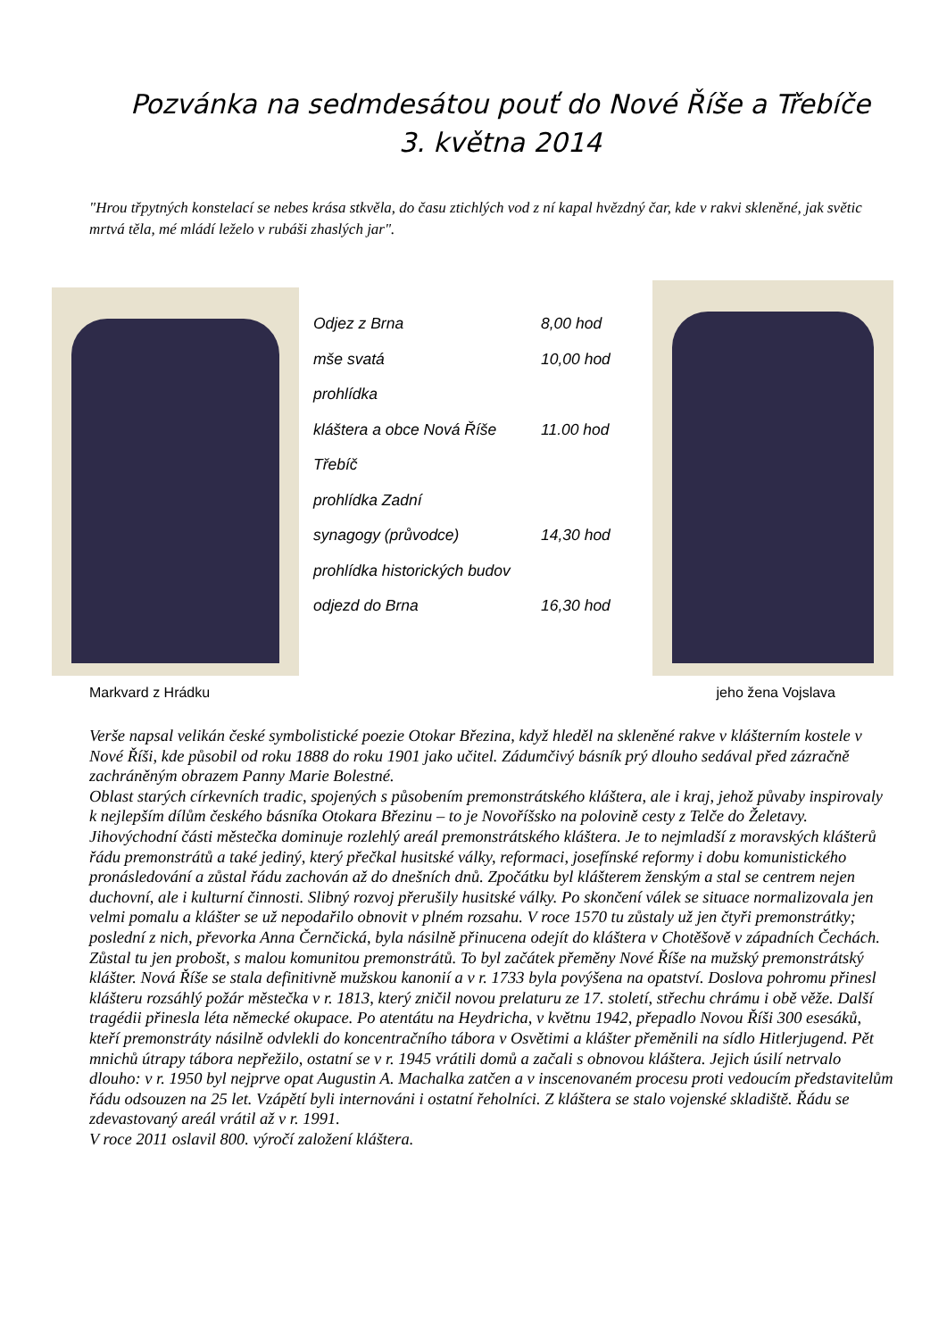Pozvánka na sedmdesátou pouť do Nové Říše a Třebíče
3. května 2014
"Hrou třpytných konstelací se nebes krása stkvěla, do času ztichlých vod z ní kapal hvězdný čar, kde v rakvi skleněné, jak světic mrtvá těla, mé mládí leželo v rubáši zhaslých jar".
Odjez z Brna 8,00 hod
mše svatá 10,00 hod
prohlídka
kláštera a obce Nová Říše 11.00 hod
Třebíč
prohlídka Zadní
synagogy (průvodce) 14,30 hod
prohlídka historických budov
odjezd do Brna 16,30 hod
Markvard z Hrádku jeho žena Vojslava
Verše napsal velikán české symbolistické poezie Otokar Březina, když hleděl na skleněné rakve v klášterním kostele v Nové Říši, kde působil od roku 1888 do roku 1901 jako učitel. Zádumčivý básník prý dlouho sedával před zázračně zachráněným obrazem Panny Marie Bolestné.
Oblast starých církevních tradic, spojených s působením premonstrátského kláštera, ale i kraj, jehož půvaby inspirovaly k nejlepším dílům českého básníka Otokara Březinu – to je Novoříšsko na polovině cesty z Telče do Želetavy. Jihovýchodní části městečka dominuje rozlehlý areál premonstrátského kláštera. Je to nejmladší z moravských klášterů řádu premonstrátů a také jediný, který přečkal husitské války, reformaci, josefínské reformy i dobu komunistického pronásledování a zůstal řádu zachován až do dnešních dnů. Zpočátku byl klášterem ženským a stal se centrem nejen duchovní, ale i kulturní činnosti. Slibný rozvoj přerušily husitské války. Po skončení válek se situace normalizovala jen velmi pomalu a klášter se už nepodařilo obnovit v plném rozsahu. V roce 1570 tu zůstaly už jen čtyři premonstrátky; poslední z nich, převorka Anna Černčická, byla násilně přinucena odejít do kláštera v Chotěšově v západních Čechách. Zůstal tu jen probošt, s malou komunitou premonstrátů. To byl začátek přeměny Nové Říše na mužský premonstrátský klášter. Nová Říše se stala definitivně mužskou kanonií a v r. 1733 byla povýšena na opatství. Doslova pohromu přinesl klášteru rozsáhlý požár městečka v r. 1813, který zničil novou prelaturu ze 17. století, střechu chrámu i obě věže. Další tragédii přinesla léta německé okupace. Po atentátu na Heydricha, v květnu 1942, přepadlo Novou Říši 300 esesáků, kteří premonstráty násilně odvlekli do koncentračního tábora v Osvětimi a klášter přeměnili na sídlo Hitlerjugend. Pět mnichů útrapy tábora nepřežilo, ostatní se v r. 1945 vrátili domů a začali s obnovou kláštera. Jejich úsilí netrvalo dlouho: v r. 1950 byl nejprve opat Augustin A. Machalka zatčen a v inscenovaném procesu proti vedoucím představitelům řádu odsouzen na 25 let. Vzápětí byli internováni i ostatní řeholníci. Z kláštera se stalo vojenské skladiště. Řádu se zdevastovaný areál vrátil až v r. 1991.
V roce 2011 oslavil 800. výročí založení kláštera.